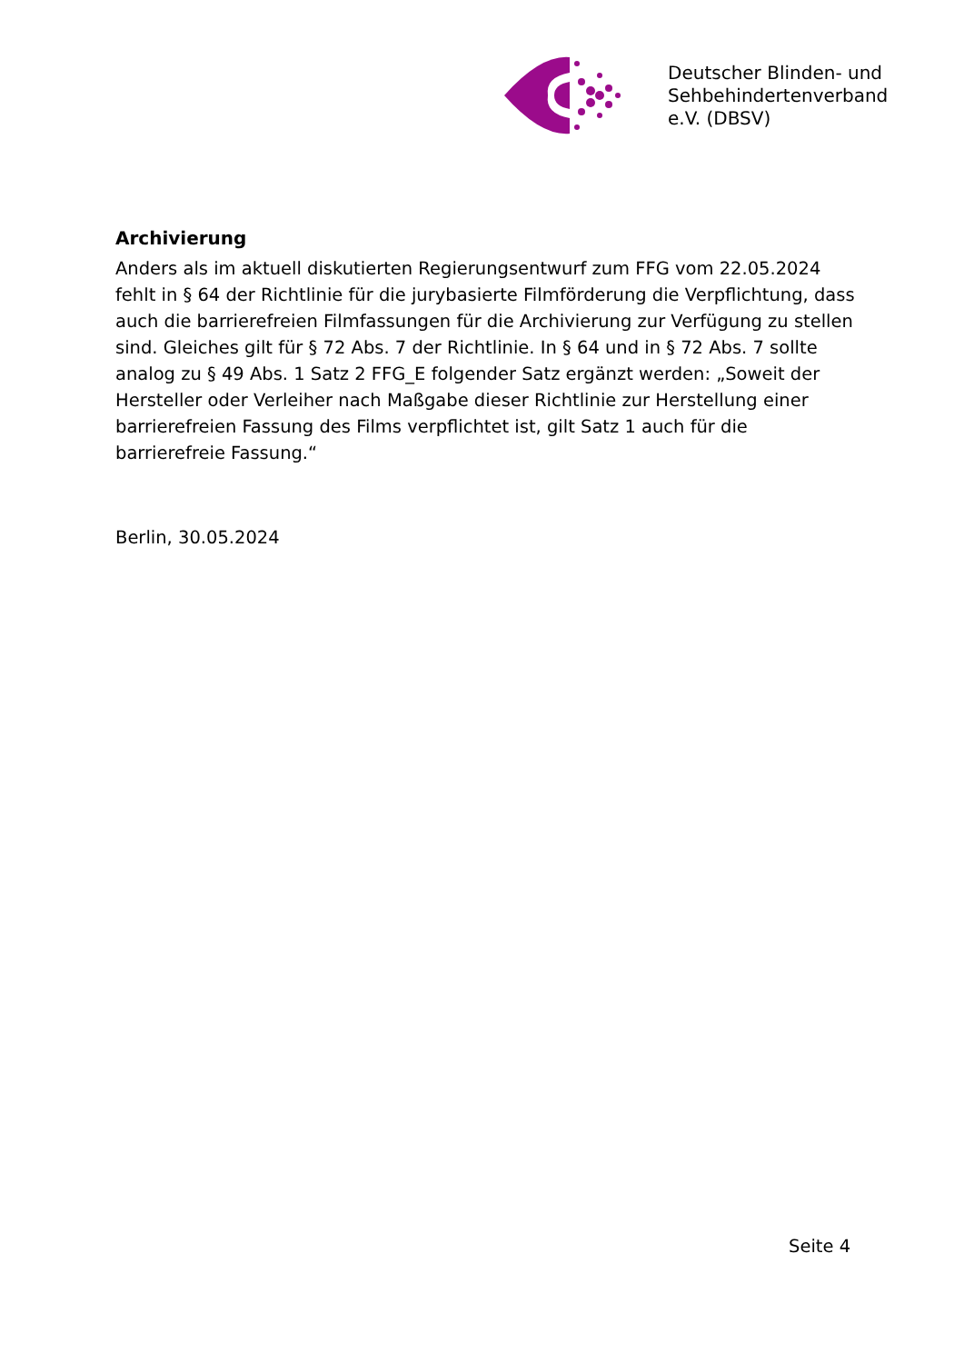Deutscher Blinden- und
Sehbehindertenverband
e.V. (DBSV)
Archivierung
Anders als im aktuell diskutierten Regierungsentwurf zum FFG vom 22.05.2024 fehlt in § 64 der Richtlinie für die jurybasierte Filmförderung die Verpflichtung, dass auch die barrierefreien Filmfassungen für die Archivierung zur Verfügung zu stellen sind. Gleiches gilt für § 72 Abs. 7 der Richtlinie. In § 64 und in § 72 Abs. 7 sollte analog zu § 49 Abs. 1 Satz 2 FFG_E folgender Satz ergänzt werden: „Soweit der Hersteller oder Verleiher nach Maßgabe dieser Richtlinie zur Herstellung einer barrierefreien Fassung des Films verpflichtet ist, gilt Satz 1 auch für die barrierefreie Fassung.“
Berlin, 30.05.2024
Seite 4